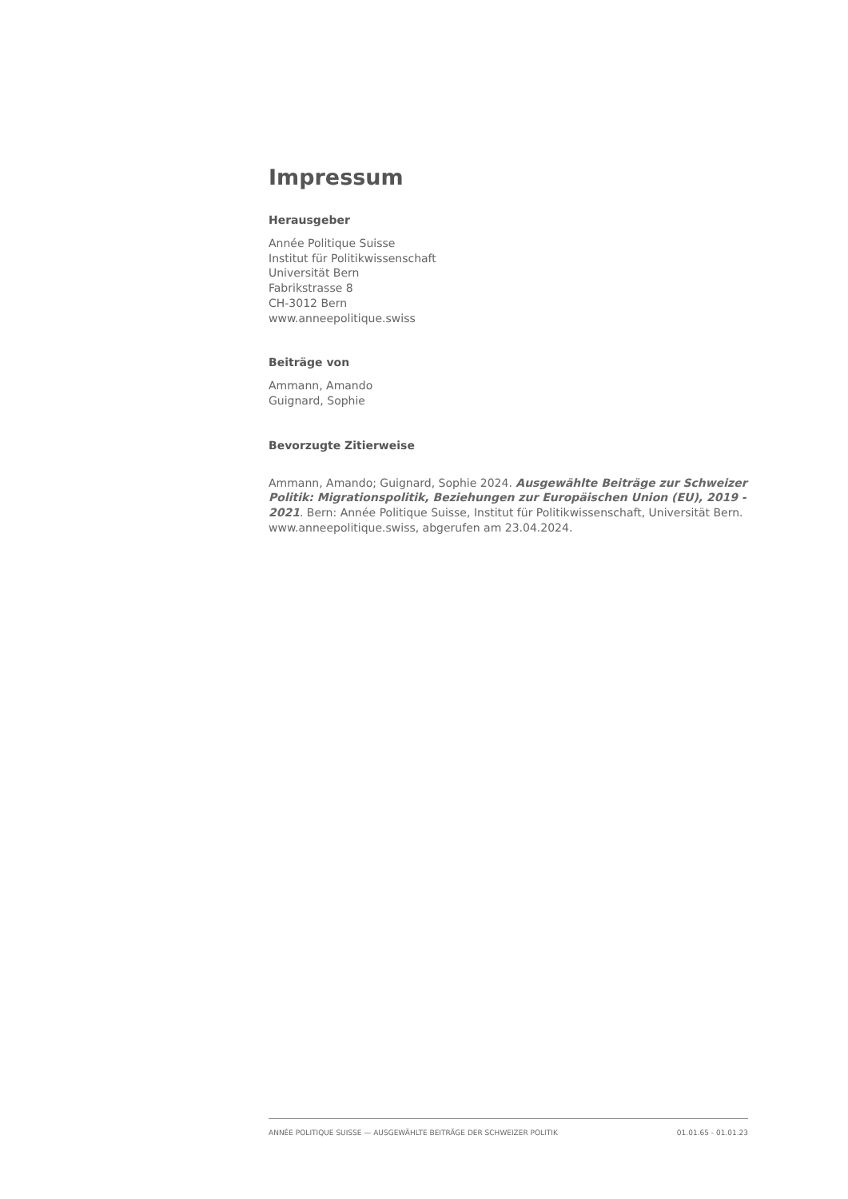Impressum
Herausgeber
Année Politique Suisse
Institut für Politikwissenschaft
Universität Bern
Fabrikstrasse 8
CH-3012 Bern
www.anneepolitique.swiss
Beiträge von
Ammann, Amando
Guignard, Sophie
Bevorzugte Zitierweise
Ammann, Amando; Guignard, Sophie 2024. Ausgewählte Beiträge zur Schweizer Politik: Migrationspolitik, Beziehungen zur Europäischen Union (EU), 2019 - 2021. Bern: Année Politique Suisse, Institut für Politikwissenschaft, Universität Bern. www.anneepolitique.swiss, abgerufen am 23.04.2024.
ANNÉE POLITIQUE SUISSE — AUSGEWÄHLTE BEITRÄGE DER SCHWEIZER POLITIK 01.01.65 - 01.01.23